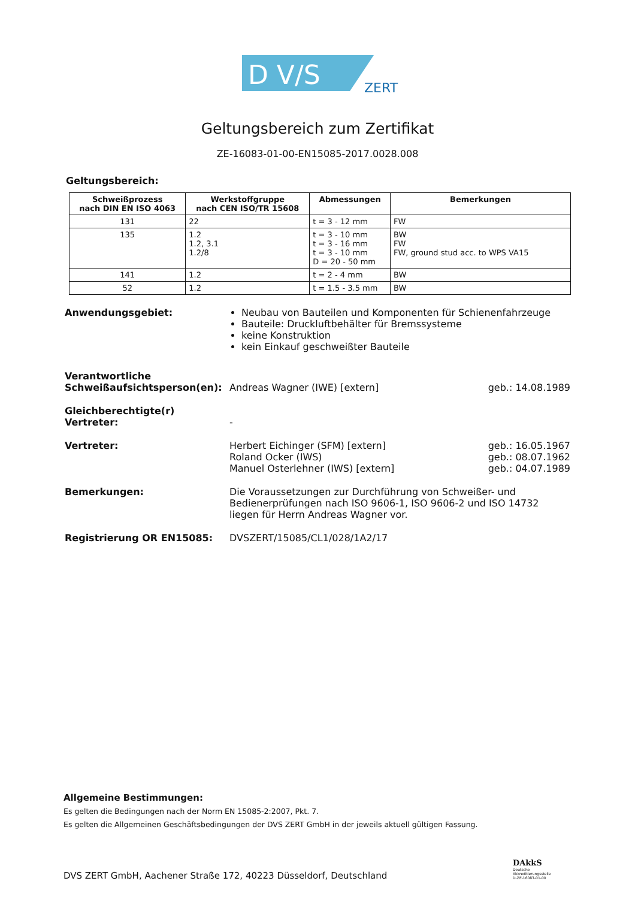D V/S
ZERT
Geltungsbereich zum Zertifikat
ZE-16083-01-00-EN15085-2017.0028.008
Geltungsbereich:
| Schweißprozess nach DIN EN ISO 4063 | Werkstoffgruppe nach CEN ISO/TR 15608 | Abmessungen | Bemerkungen |
| --- | --- | --- | --- |
| 131 | 22 | t = 3 - 12 mm | FW |
| 135 | 1.2 1.2, 3.1 1.2/8 | t = 3 - 10 mm t = 3 - 16 mm t = 3 - 10 mm D = 20 - 50 mm | BW FW FW, ground stud acc. to WPS VA15 |
| 141 | 1.2 | t = 2 - 4 mm | BW |
| 52 | 1.2 | t = 1.5 - 3.5 mm | BW |
Anwendungsgebiet: Neubau von Bauteilen und Komponenten für Schienenfahrzeuge
Bauteile: Druckluftbehälter für Bremssysteme
keine Konstruktion
kein Einkauf geschweißter Bauteile
Verantwortliche
Schweißaufsichtsperson(en):
Andreas Wagner (IWE) [extern]
geb.: 14.08.1989
Gleichberechtigte(r)
Vertreter:
-
Vertreter: Herbert Eichinger (SFM) [extern]
Roland Ocker (IWS)
Manuel Osterlehner (IWS) [extern]
geb.: 16.05.1967
geb.: 08.07.1962
geb.: 04.07.1989
Bemerkungen: Die Voraussetzungen zur Durchführung von Schweißer- und Bedienerprüfungen nach ISO 9606-1, ISO 9606-2 und ISO 14732 liegen für Herrn Andreas Wagner vor.
Registrierung OR EN15085: DVSZERT/15085/CL1/028/1A2/17
Allgemeine Bestimmungen:
Es gelten die Bedingungen nach der Norm EN 15085-2:2007, Pkt. 7.
Es gelten die Allgemeinen Geschäftsbedingungen der DVS ZERT GmbH in der jeweils aktuell gültigen Fassung.
DVS ZERT GmbH, Aachener Straße 172, 40223 Düsseldorf, Deutschland
DAkkS
Deutsche
Akkreditierungsstelle
D-ZE-16083-01-00